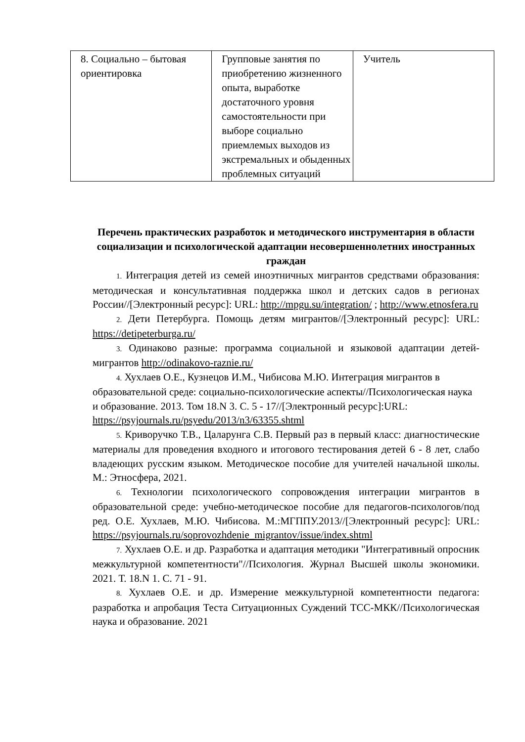| 8. Социально – бытовая ориентировка | Групповые занятия по приобретению жизненного опыта, выработке достаточного уровня самостоятельности при выборе социально приемлемых выходов из экстремальных и обыденных проблемных ситуаций | Учитель |
Перечень практических разработок и методического инструментария в области социализации и психологической адаптации несовершеннолетних иностранных граждан
1. Интеграция детей из семей иноэтничных мигрантов средствами образования: методическая и консультативная поддержка школ и детских садов в регионах России//[Электронный ресурс]: URL: http://mpgu.su/integration/ ; http://www.etnosfera.ru
2. Дети Петербурга. Помощь детям мигрантов//[Электронный ресурс]: URL: https://detipeterburga.ru/
3. Одинаково разные: программа социальной и языковой адаптации детей- мигрантов http://odinakovo-raznie.ru/
4. Хухлаев О.Е., Кузнецов И.М., Чибисова М.Ю. Интеграция мигрантов в образовательной среде: социально-психологические аспекты//Психологическая наука и образование. 2013. Том 18.N 3. С. 5 - 17//[Электронный ресурс]:URL: https://psyjournals.ru/psyedu/2013/n3/63355.shtml
5. Криворучко Т.В., Цаларунга С.В. Первый раз в первый класс: диагностические материалы для проведения входного и итогового тестирования детей 6 - 8 лет, слабо владеющих русским языком. Методическое пособие для учителей начальной школы. М.: Этносфера, 2021.
6. Технологии психологического сопровождения интеграции мигрантов в образовательной среде: учебно-методическое пособие для педагогов-психологов/под ред. О.Е. Хухлаев, М.Ю. Чибисова. М.:МГППУ.2013//[Электронный ресурс]: URL: https://psyjournals.ru/soprovozhdenie_migrantov/issue/index.shtml
7. Хухлаев О.Е. и др. Разработка и адаптация методики "Интегративный опросник межкультурной компетентности"//Психология. Журнал Высшей школы экономики. 2021. Т. 18.N 1. С. 71 - 91.
8. Хухлаев О.Е. и др. Измерение межкультурной компетентности педагога: разработка и апробация Теста Ситуационных Суждений ТСС-МКК//Психологическая наука и образование. 2021